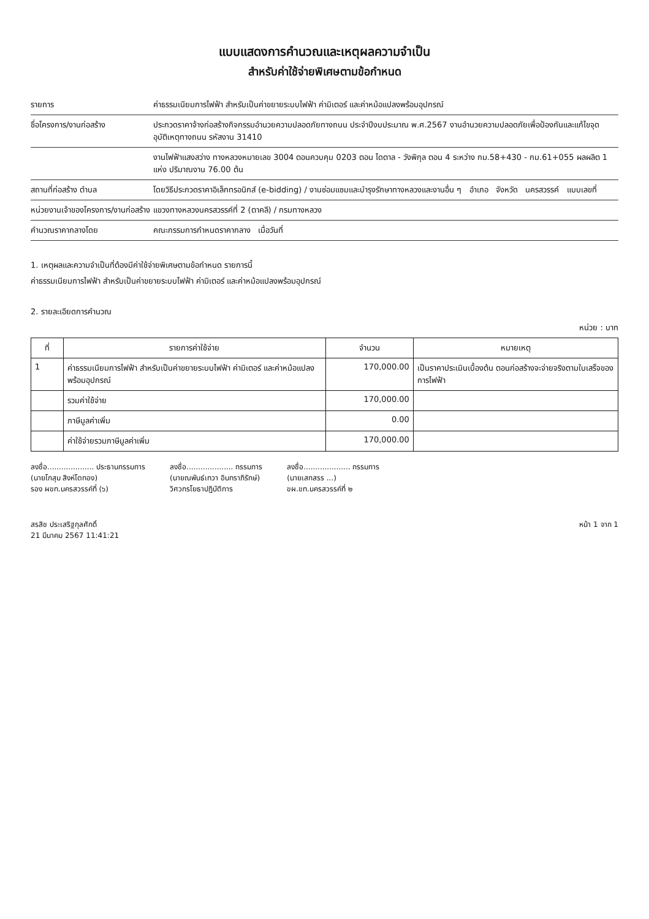แบบแสดงการคำนวณและเหตุผลความจำเป็น
สำหรับค่าใช้จ่ายพิเศษตามข้อกำหนด
รายการ ค่าธรรมเนียมการไฟฟ้า สำหรับเป็นค่าขยายระบบไฟฟ้า ค่ามิเตอร์ และค่าหม้อแปลงพร้อมอุปกรณ์
ชื่อโครงการ/งานก่อสร้าง ประกวดราคาจ้างก่อสร้างกิจกรรมอำนวยความปลอดภัยทางถนน ประจำปีงบประมาณ พ.ศ.2567 งานอำนวยความปลอดภัยเพื่อป้องกันและแก้ไขจุดอุบัติเหตุทางถนน รหัสงาน 31410
งานไฟฟ้าแสงสว่าง ทางหลวงหมายเลข 3004 ตอนควบคุม 0203 ตอน ไดตาล - วังพิกุล ตอน 4 ระหว่าง กม.58+430 - กม.61+055 ผลผลิต 1 แห่ง ปริมาณงาน 76.00 ต้น
สถานที่ก่อสร้าง ตำบล โดยวิธีประกวดราคาอิเล็กทรอนิกส์ (e-bidding) / งานซ่อมแซมและบำรุงรักษาทางหลวงและงานอื่น ๆ อำเภอ จังหวัด นครสวรรค์ แบบเลขที่
หน่วยงานเจ้าของโครงการ/งานก่อสร้าง
แขวงทางหลวงนครสวรรค์ที่ 2 (ตาคลี) / กรมทางหลวง
คำนวณราคากลางโดย คณะกรรมการกำหนดราคากลาง เมื่อวันที่
1. เหตุผลและความจำเป็นที่ต้องมีค่าใช้จ่ายพิเศษตามข้อกำหนด รายการนี้
ค่าธรรมเนียมการไฟฟ้า สำหรับเป็นค่าขยายระบบไฟฟ้า ค่ามิเตอร์ และค่าหม้อแปลงพร้อมอุปกรณ์
2. รายละเอียดการคำนวณ
หน่วย : บาท
| ที่ | รายการค่าใช้จ่าย | จำนวน | หมายเหตุ |
| --- | --- | --- | --- |
| 1 | ค่าธรรมเนียมการไฟฟ้า สำหรับเป็นค่าขยายระบบไฟฟ้า ค่ามิเตอร์ และค่าหม้อแปลงพร้อมอุปกรณ์ | 170,000.00 | เป็นราคาประเมินเบื้องต้น ตอนก่อสร้างจะจ่ายจริงตามใบเสร็จของการไฟฟ้า |
| | รวมค่าใช้จ่าย | 170,000.00 | |
| | ภาษีมูลค่าเพิ่ม | 0.00 | |
| | ค่าใช้จ่ายรวมภาษีมูลค่าเพิ่ม | 170,000.00 | |
ลงชื่อ.................... ประธานกรรมการ
(นายโกสุม สิงห์โตทอง)
รอง ผขท.นครสวรรค์ที่ (๖)
ลงชื่อ.................... กรรมการ
(นายณพันธ์เทวา อินทราภิรักษ์)
วิศวกรโยธาปฏิบัติการ
ลงชื่อ.................... กรรมการ
(นายเสกสรร ...)
ขผ.ขท.นครสวรรค์ที่ ๒
สรสิช ประเสริฐกุลศักดิ์
21 มีนาคม 2567 11:41:21
หน้า 1 จาก 1